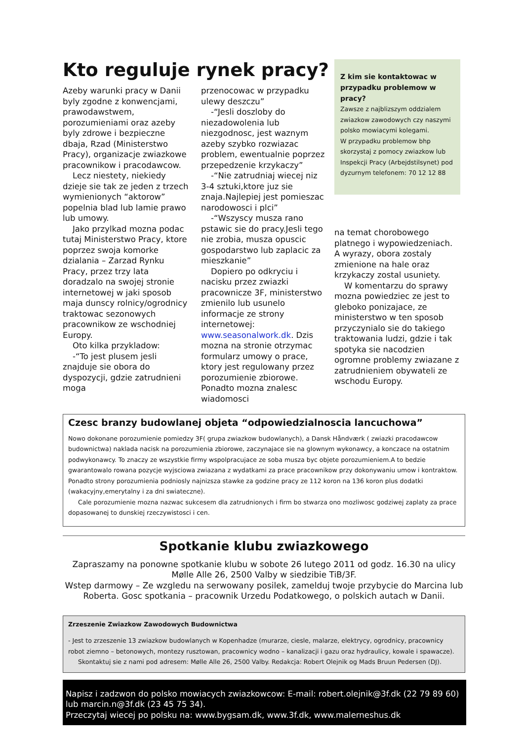Kto reguluje rynek pracy?
Azeby warunki pracy w Danii byly zgodne z konwencjami, prawodawstwem, porozumieniami oraz azeby byly zdrowe i bezpieczne dbaja, Rzad (Ministerstwo Pracy), organizacje zwiazkowe pracownikow i pracodawcow.
Lecz niestety, niekiedy dzieje sie tak ze jeden z trzech wymienionych “aktorow” popelnia blad lub lamie prawo lub umowy.
Jako przylkad mozna podac tutaj Ministerstwo Pracy, ktore poprzez swoja komorke dzialania – Zarzad Rynku Pracy, przez trzy lata doradzalo na swojej stronie internetowej w jaki sposob maja dunscy rolnicy/ogrodnicy traktowac sezonowych pracownikow ze wschodniej Europy.
Oto kilka przykladow:
-“To jest plusem jesli znajduje sie obora do dyspozycji, gdzie zatrudnieni moga
przenocowac w przypadku ulewy deszczu”
-“Jesli doszloby do niezadowolenia lub niezgodnosc, jest waznym azeby szybko rozwiazac problem, ewentualnie poprzez przepedzenie krzykaczy”
-“Nie zatrudniaj wiecej niz 3-4 sztuki,ktore juz sie znaja.Najlepiej jest pomieszac narodowosci i plci”
-“Wszyscy musza rano pstawic sie do pracy.Jesli tego nie zrobia, musza opuscic gospodarstwo lub zaplacic za mieszkanie”
Dopiero po odkryciu i nacisku przez zwiazki pracownicze 3F, ministerstwo zmienilo lub usunelo informacje ze strony internetowej: www.seasonalwork.dk. Dzis mozna na stronie otrzymac formularz umowy o prace, ktory jest regulowany przez porozumienie zbiorowe. Ponadto mozna znalesc wiadomosci
Z kim sie kontaktowac w przypadku problemow w pracy?
Zawsze z najblizszym oddzialem zwiazkow zawodowych czy naszymi polsko mowiacymi kolegami.
W przypadku problemow bhp skorzystaj z pomocy zwiazkow lub Inspekcji Pracy (Arbejdstilsynet) pod dyzurnym telefonem: 70 12 12 88
na temat chorobowego platnego i wypowiedzeniach. A wyrazy, obora zostaly zmienione na hale oraz krzykaczy zostal usuniety.
W komentarzu do sprawy mozna powiedziec ze jest to gleboko ponizajace, ze ministerstwo w ten sposob przyczynialo sie do takiego traktowania ludzi, gdzie i tak spotyka sie nacodzien ogromne problemy zwiazane z zatrudnieniem obywateli ze wschodu Europy.
Czesc branzy budowlanej objeta “odpowiedzialnoscia lancuchowa”
Nowo dokonane porozumienie pomiedzy 3F( grupa zwiazkow budowlanych), a Dansk Håndværk ( zwiazki pracodawcow budownictwa) naklada nacisk na porozumienia zbiorowe, zaczynajace sie na glownym wykonawcy, a konczace na ostatnim podwykonawcy. To znaczy ze wszystkie firmy wspolpracujace ze soba musza byc objete porozumieniem.A to bedzie gwarantowalo rowana pozycje wyjsciowa zwiazana z wydatkami za prace pracownikow przy dokonywaniu umow i kontraktow. Ponadto strony porozumienia podniosly najnizsza stawke za godzine pracy ze 112 koron na 136 koron plus dodatki (wakacyjny,emerytalny i za dni swiateczne).
Cale porozumienie mozna nazwac sukcesem dla zatrudnionych i firm bo stwarza ono mozliwosc godziwej zaplaty za prace dopasowanej to dunskiej rzeczywistosci i cen.
Spotkanie klubu zwiazkowego
Zapraszamy na ponowne spotkanie klubu w sobote 26 lutego 2011 od godz. 16.30 na ulicy Mølle Alle 26, 2500 Valby w siedzibie TiB/3F.
Wstep darmowy – Ze wzgledu na serwowany posilek, zamelduj twoje przybycie do Marcina lub Roberta. Gosc spotkania – pracownik Urzedu Podatkowego, o polskich autach w Danii.
Zrzeszenie Zwiazkow Zawodowych Budownictwa
- Jest to zrzeszenie 13 zwiazkow budowlanych w Kopenhadze (murarze, ciesle, malarze, elektrycy, ogrodnicy, pracownicy robot ziemno – betonowych, montezy rusztowan, pracownicy wodno – kanalizacji i gazu oraz hydraulicy, kowale i spawacze).
Skontaktuj sie z nami pod adresem: Mølle Alle 26, 2500 Valby. Redakcja: Robert Olejnik og Mads Bruun Pedersen (DJ).
Napisz i zadzwon do polsko mowiacych zwiazkowcow: E-mail: robert.olejnik@3f.dk (22 79 89 60) lub marcin.n@3f.dk (23 45 75 34).
Przeczytaj wiecej po polsku na: www.bygsam.dk, www.3f.dk, www.malerneshus.dk